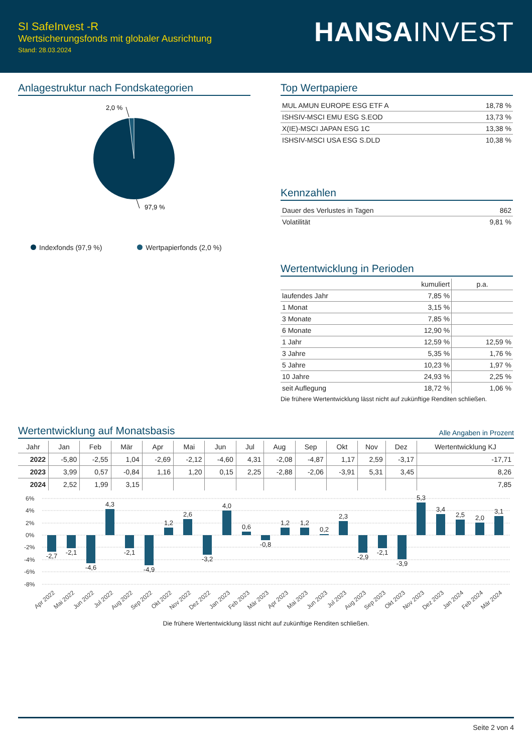SI SafeInvest -R
Wertsicherungsfonds mit globaler Ausrichtung
Stand: 28.03.2024
HANSAINVEST
Anlagestruktur nach Fondskategorien
2,0 %
97,9 %
Indexfonds (97,9 %) Wertpapierfonds (2,0 %)
Top Wertpapiere
| MUL AMUN EUROPE ESG ETF A | 18,78 % |
| ISHSIV-MSCI EMU ESG S.EOD | 13,73 % |
| X(IE)-MSCI JAPAN ESG 1C | 13,38 % |
| ISHSIV-MSCI USA ESG S.DLD | 10,38 % |
Kennzahlen
| Dauer des Verlustes in Tagen | 862 |
| Volatilität | 9,81 % |
Wertentwicklung in Perioden
| | kumuliert | p.a. |
| --- | --- | --- |
| laufendes Jahr | 7,85 % | |
| 1 Monat | 3,15 % | |
| 3 Monate | 7,85 % | |
| 6 Monate | 12,90 % | |
| 1 Jahr | 12,59 % | 12,59 % |
| 3 Jahre | 5,35 % | 1,76 % |
| 5 Jahre | 10,23 % | 1,97 % |
| 10 Jahre | 24,93 % | 2,25 % |
| seit Auflegung | 18,72 % | 1,06 % |
Die frühere Wertentwicklung lässt nicht auf zukünftige Renditen schließen.
Wertentwicklung auf Monatsbasis Alle Angaben in Prozent
| Jahr | Jan | Feb | Mär | Apr | Mai | Jun | Jul | Aug | Sep | Okt | Nov | Dez | Wertentwicklung KJ |
| --- | --- | --- | --- | --- | --- | --- | --- | --- | --- | --- | --- | --- | --- |
| 2022 | -5,80 | -2,55 | 1,04 | -2,69 | -2,12 | -4,60 | 4,31 | -2,08 | -4,87 | 1,17 | 2,59 | -3,17 | -17,71 |
| 2023 | 3,99 | 0,57 | -0,84 | 1,16 | 1,20 | 0,15 | 2,25 | -2,88 | -2,06 | -3,91 | 5,31 | 3,45 | 8,26 |
| 2024 | 2,52 | 1,99 | 3,15 | | | | | | | | | | 7,85 |
6%
4%
2%
0%
-2%
-4%
-6%
-8%
-2,7
-2,1
-4,6
4,3
-2,1
-4,9
1,2
2,6
-3,2
4,0
0,6
-0,8
1,2
1,2
0,2
2,3
-2,9
-2,1
-3,9
5,3
3,4
2,5
2,0
3,1
Apr 2022
Mai 2022
Jun 2022
Jul 2022
Aug 2022
Sep 2022
Okt 2022
Nov 2022
Dez 2022
Jan 2023
Feb 2023
Mär 2023
Apr 2023
Mai 2023
Jun 2023
Jul 2023
Aug 2023
Sep 2023
Okt 2023
Nov 2023
Dez 2023
Jan 2024
Feb 2024
Mär 2024
Die frühere Wertentwicklung lässt nicht auf zukünftige Renditen schließen.
Seite 2 von 4